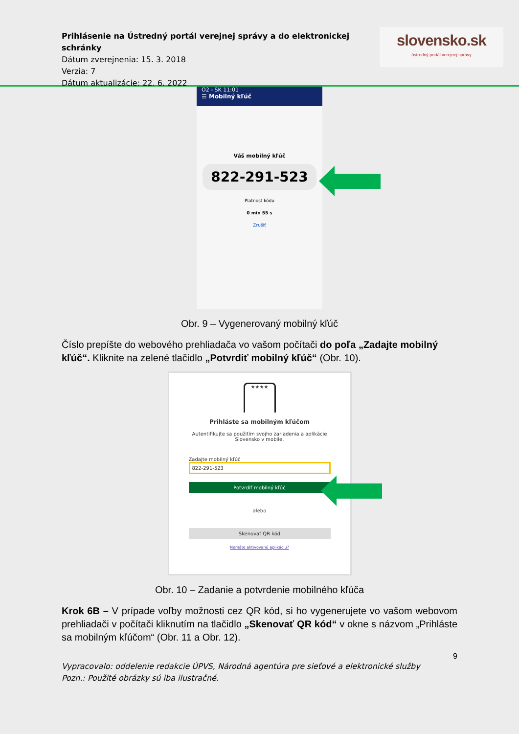Prihlásenie na Ústredný portál verejnej správy a do elektronickej schránky
Dátum zverejnenia: 15. 3. 2018
Verzia: 7
Dátum aktualizácie: 22. 6. 2022
slovensko.sk
ústredný portál verejnej správy
O2 - SK 11:01
☰ Mobilný kľúč
Váš mobilný kľúč
822-291-523
Platnosť kódu
0 min 55 s
Zrušiť
Obr. 9 – Vygenerovaný mobilný kľúč
Číslo prepíšte do webového prehliadača vo vašom počítači do poľa „Zadajte mobilný kľúč“. Kliknite na zelené tlačidlo „Potvrdiť mobilný kľúč“ (Obr. 10).
★★★★
Prihláste sa mobilným kľúčom
Autentifikujte sa použitím svojho zariadenia a aplikácie Slovensko v mobile.
Zadajte mobilný kľúč
822-291-523
Potvrdiť mobilný kľúč
alebo
Skenovať QR kód
Nemáte aktivovanú aplikáciu?
Obr. 10 – Zadanie a potvrdenie mobilného kľúča
Krok 6B – V prípade voľby možnosti cez QR kód, si ho vygenerujete vo vašom webovom prehliadači v počítači kliknutím na tlačidlo „Skenovať QR kód“ v okne s názvom „Prihláste sa mobilným kľúčom“ (Obr. 11 a Obr. 12).
9
Vypracovalo: oddelenie redakcie ÚPVS, Národná agentúra pre sieťové a elektronické služby
Pozn.: Použité obrázky sú iba ilustračné.